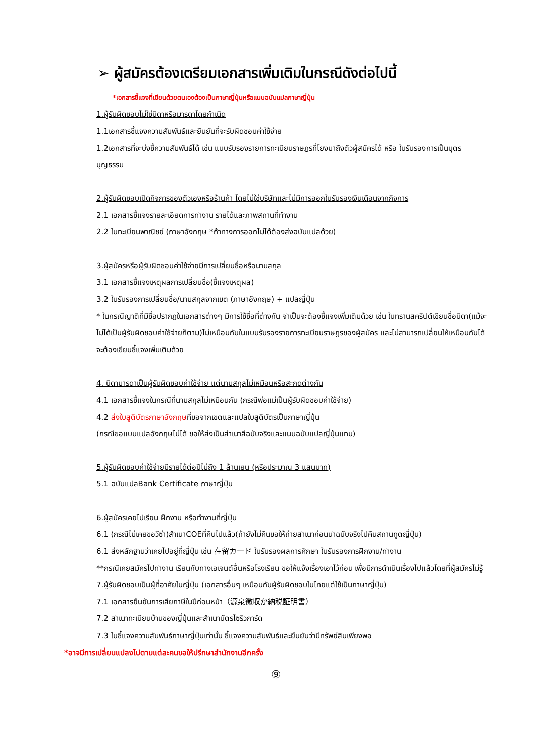➢ ผู้สมัครต้องเตรียมเอกสารเพิ่มเติมในกรณีดังต่อไปนี้
*เอกสารชี้แจงที่เขียนด้วยตนเองต้องเป็นภาษาญี่ปุ่นหรือแนบฉบับแปลภาษาญี่ปุ่น
1.ผู้รับผิดชอบไม่ใช่บิดาหรือมารดาโดยกำเนิด
1.1เอกสารชี้แจงความสัมพันธ์และยืนยันที่จะรับผิดชอบค่าใช้จ่าย
1.2เอกสารที่จะบ่งชี้ความสัมพันธ์ได้ เช่น แบบรับรองรายการทะเบียนราษฎรที่โยงมาถึงตัวผู้สมัครได้ หรือ ใบรับรองการเป็นบุตรบุญธรรม
2.ผู้รับผิดชอบเปิดกิจการของตัวเองหรือร้านค้า โดยไม่ใช่บริษัทและไม่มีการออกใบรับรองเงินเดือนจากกิจการ
2.1 เอกสารชี้แจงรายละเอียดการทำงาน รายได้และภาพสถานที่ทำงาน
2.2 ใบทะเบียนพาณิชย์ (ภาษาอังกฤษ *ถ้าทางการออกไม่ได้ต้องส่งฉบับแปลด้วย)
3.ผู้สมัครหรือผู้รับผิดชอบค่าใช้จ่ายมีการเปลี่ยนชื่อหรือนามสกุล
3.1 เอกสารชี้แจงเหตุผลการเปลี่ยนชื่อ(ชี้แจงเหตุผล)
3.2 ใบรับรองการเปลี่ยนชื่อ/นามสกุลจากเขต (ภาษาอังกฤษ) + แปลญี่ปุ่น
* ในกรณีญาติที่มีชื่อปรากฏในเอกสารต่างๆ มีการใช้ชื่อที่ต่างกัน จำเป็นจะต้องชี้แจงเพิ่มเติมด้วย เช่น ใบทรานสคริปต์เขียนชื่อบิดา(แม้จะไม่ได้เป็นผู้รับผิดชอบค่าใช้จ่ายก็ตาม)ไม่เหมือนกับในแบบรับรองรายการทะเบียนราษฎรของผู้สมัคร และไม่สามารถเปลี่ยนให้เหมือนกันได้ จะต้องเขียนชี้แจงเพิ่มเติมด้วย
4. บิดามารดาเป็นผู้รับผิดชอบค่าใช้จ่าย แต่นามสกุลไม่เหมือนหรือสะกดต่างกัน
4.1 เอกสารชี้แจงในกรณีที่นามสกุลไม่เหมือนกัน (กรณีพ่อแม่เป็นผู้รับผิดชอบค่าใช้จ่าย)
4.2 ส่งใบสูติบัตรภาษาอังกฤษที่ขอจากเขตและแปลใบสูติบัตรเป็นภาษาญี่ปุ่น
(กรณีขอแบบแปลอังกฤษไม่ได้ ขอให้ส่งเป็นสำเนาสีฉบับจริงและแนบฉบับแปลญี่ปุ่นแทน)
5.ผู้รับผิดชอบค่าใช้จ่ายมีรายได้ต่อปีไม่ถึง 1 ล้านเยน (หรือประมาณ 3 แสนบาท)
5.1 ฉบับแปลBank Certificate ภาษาญี่ปุ่น
6.ผู้สมัครเคยไปเรียน ฝึกงาน หรือทำงานที่ญี่ปุ่น
6.1 (กรณีไม่เคยขอวีซ่า)สำเนาCOEที่คืนไปแล้ว(ถ้ายังไม่คืนขอให้ถ่ายสำเนาก่อนนำฉบับจริงไปคืนสถานทูตญี่ปุ่น)
6.1 ส่งหลักฐานว่าเคยไปอยู่ที่ญี่ปุ่น เช่น 在留カード ใบรับรองผลการศึกษา ใบรับรองการฝึกงาน/ทำงาน
**กรณีเคยสมัครไปทำงาน เรียนกับทางเอเจนต์อื่นหรือโรงเรียน ขอให้แจ้งเรื่องเอาไว้ก่อน เพื่อมีการดำเนินเรื่องไปแล้วโดยที่ผู้สมัครไม่รู้
7.ผู้รับผิดชอบเป็นผู้ที่อาศัยในญี่ปุ่น (เอกสารอื่นๆ เหมือนกับผู้รับผิดชอบในไทยแต่ใช้เป็นภาษาญี่ปุ่น)
7.1 เอกสารยืนยันการเสียภาษีในปีก่อนหน้า（源泉徴収か納税証明書）
7.2 สำเนาทะเบียนบ้านของญี่ปุ่นและสำเนาบัตรไซริวการ์ด
7.3 ใบชี้แจงความสัมพันธ์ภาษาญี่ปุ่นเท่านั้น ชี้แจงความสัมพันธ์และยืนยันว่ามีทรัพย์สินเพียงพอ
*อาจมีการเปลี่ยนแปลงไปตามแต่ละคนขอให้ปรึกษาสำนักงานอีกครั้ง
⑨